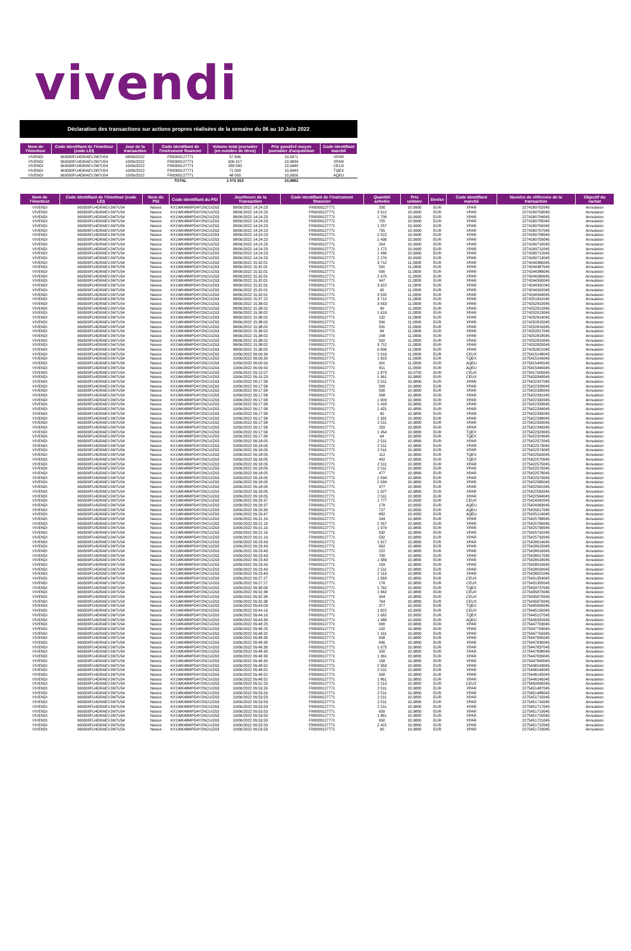vivendi
Déclaration des transactions sur actions propres réalisées de la semaine du 06 au 10 Juin 2022
| Nom de l'émetteur | Code identifiant de l'émetteur (code LEI) | Jour de la transaction | Code identifiant de l'instrument financier | Volume total journalier (en nombre de titres) | Prix pondéré moyen journalier d'acquisition | Code identifiant marché |
| --- | --- | --- | --- | --- | --- | --- |
| VIVENDI | 969500FU4DRAEVJW7U54 | 08/06/2022 | FR0000127771 | 57 846 | 10,9971 | XPAR |
| VIVENDI | 969500FU4DRAEVJW7U54 | 10/06/2022 | FR0000127771 | 606 417 | 10,9834 | XPAR |
| VIVENDI | 969500FU4DRAEVJW7U54 | 10/06/2022 | FR0000127771 | 289 000 | 10,9940 | CEUX |
| VIVENDI | 969500FU4DRAEVJW7U54 | 10/06/2022 | FR0000127771 | 71 000 | 10,9943 | TQEX |
| VIVENDI | 969500FU4DRAEVJW7U54 | 10/06/2022 | FR0000127771 | 48 000 | 10,9956 | AQEU |
| | | | TOTAL | 1 072 263 | 10,9882 | |
| Nom de l'émetteur | Code identifiant de l'émetteur (code LEI) | Nom du PSI | Code identifiant du PSI | Jour/heure de la Transaction | Code identifiant de l'instrument financier | Quantité achetée | Prix unitaire | Devise | Code identifiant marché | Numéro de référence de la transaction | Objectif du rachat |
| --- | --- | --- | --- | --- | --- | --- | --- | --- | --- | --- | --- |
| VIVENDI | 969500FU4DRAEVJW7U54 | Natixis | KX1WK48MPD4Y2NCUIZ63 | 08/06/2022 14:24:23 | FR0000127771 | 200 | 10,9900 | EUR | XPAR | 2274189702045 | Annulation |
| VIVENDI | 969500FU4DRAEVJW7U54 | Natixis | KX1WK48MPD4Y2NCUIZ63 | 08/06/2022 14:24:23 | FR0000127771 | 3 512 | 10,9900 | EUR | XPAR | 2274189703045 | Annulation |
| VIVENDI | 969500FU4DRAEVJW7U54 | Natixis | KX1WK48MPD4Y2NCUIZ63 | 08/06/2022 14:24:23 | FR0000127771 | 1 700 | 10,9900 | EUR | XPAR | 2274189704045 | Annulation |
| VIVENDI | 969500FU4DRAEVJW7U54 | Natixis | KX1WK48MPD4Y2NCUIZ63 | 08/06/2022 14:24:23 | FR0000127771 | 755 | 10,9900 | EUR | XPAR | 2274189705045 | Annulation |
| VIVENDI | 969500FU4DRAEVJW7U54 | Natixis | KX1WK48MPD4Y2NCUIZ63 | 08/06/2022 14:24:23 | FR0000127771 | 1 257 | 10,9900 | EUR | XPAR | 2274189706045 | Annulation |
| VIVENDI | 969500FU4DRAEVJW7U54 | Natixis | KX1WK48MPD4Y2NCUIZ63 | 08/06/2022 14:24:23 | FR0000127771 | 755 | 10,9900 | EUR | XPAR | 2274189707045 | Annulation |
| VIVENDI | 969500FU4DRAEVJW7U54 | Natixis | KX1WK48MPD4Y2NCUIZ63 | 08/06/2022 14:24:23 | FR0000127771 | 2 012 | 10,9900 | EUR | XPAR | 2274189708045 | Annulation |
| VIVENDI | 969500FU4DRAEVJW7U54 | Natixis | KX1WK48MPD4Y2NCUIZ63 | 08/06/2022 14:24:23 | FR0000127771 | 1 436 | 10,9900 | EUR | XPAR | 2274189709045 | Annulation |
| VIVENDI | 969500FU4DRAEVJW7U54 | Natixis | KX1WK48MPD4Y2NCUIZ63 | 08/06/2022 14:24:23 | FR0000127771 | 264 | 10,9900 | EUR | XPAR | 2274189710045 | Annulation |
| VIVENDI | 969500FU4DRAEVJW7U54 | Natixis | KX1WK48MPD4Y2NCUIZ63 | 08/06/2022 14:24:23 | FR0000127771 | 1 172 | 10,9900 | EUR | XPAR | 2274189711045 | Annulation |
| VIVENDI | 969500FU4DRAEVJW7U54 | Natixis | KX1WK48MPD4Y2NCUIZ63 | 08/06/2022 14:24:23 | FR0000127771 | 1 436 | 10,9900 | EUR | XPAR | 2274189712045 | Annulation |
| VIVENDI | 969500FU4DRAEVJW7U54 | Natixis | KX1WK48MPD4Y2NCUIZ63 | 08/06/2022 14:24:23 | FR0000127771 | 2 276 | 10,9900 | EUR | XPAR | 2274189713045 | Annulation |
| VIVENDI | 969500FU4DRAEVJW7U54 | Natixis | KX1WK48MPD4Y2NCUIZ63 | 08/06/2022 15:32:01 | FR0000127771 | 3 712 | 11,0000 | EUR | XPAR | 2274244386045 | Annulation |
| VIVENDI | 969500FU4DRAEVJW7U54 | Natixis | KX1WK48MPD4Y2NCUIZ63 | 08/06/2022 15:32:01 | FR0000127771 | 531 | 11,0000 | EUR | XPAR | 2274244387045 | Annulation |
| VIVENDI | 969500FU4DRAEVJW7U54 | Natixis | KX1WK48MPD4Y2NCUIZ63 | 08/06/2022 15:32:01 | FR0000127771 | 506 | 11,0000 | EUR | XPAR | 2274244388045 | Annulation |
| VIVENDI | 969500FU4DRAEVJW7U54 | Natixis | KX1WK48MPD4Y2NCUIZ63 | 08/06/2022 15:32:01 | FR0000127771 | 2 675 | 11,0000 | EUR | XPAR | 2274244389045 | Annulation |
| VIVENDI | 969500FU4DRAEVJW7U54 | Natixis | KX1WK48MPD4Y2NCUIZ63 | 08/06/2022 15:32:01 | FR0000127771 | 947 | 11,0000 | EUR | XPAR | 2274244390045 | Annulation |
| VIVENDI | 969500FU4DRAEVJW7U54 | Natixis | KX1WK48MPD4Y2NCUIZ63 | 08/06/2022 15:32:01 | FR0000127771 | 3 622 | 11,0000 | EUR | XPAR | 2274244391045 | Annulation |
| VIVENDI | 969500FU4DRAEVJW7U54 | Natixis | KX1WK48MPD4Y2NCUIZ63 | 08/06/2022 15:32:01 | FR0000127771 | 90 | 11,0000 | EUR | XPAR | 2274244392045 | Annulation |
| VIVENDI | 969500FU4DRAEVJW7U54 | Natixis | KX1WK48MPD4Y2NCUIZ63 | 08/06/2022 15:32:01 | FR0000127771 | 3 532 | 11,0000 | EUR | XPAR | 2274244394045 | Annulation |
| VIVENDI | 969500FU4DRAEVJW7U54 | Natixis | KX1WK48MPD4Y2NCUIZ63 | 08/06/2022 15:37:22 | FR0000127771 | 3 712 | 11,0000 | EUR | XPAR | 2274251811045 | Annulation |
| VIVENDI | 969500FU4DRAEVJW7U54 | Natixis | KX1WK48MPD4Y2NCUIZ63 | 08/06/2022 15:38:02 | FR0000127771 | 3 663 | 11,0000 | EUR | XPAR | 2274252810045 | Annulation |
| VIVENDI | 969500FU4DRAEVJW7U54 | Natixis | KX1WK48MPD4Y2NCUIZ63 | 08/06/2022 15:38:02 | FR0000127771 | 49 | 11,0000 | EUR | XPAR | 2274252812045 | Annulation |
| VIVENDI | 969500FU4DRAEVJW7U54 | Natixis | KX1WK48MPD4Y2NCUIZ63 | 08/06/2022 15:38:02 | FR0000127771 | 1 619 | 11,0000 | EUR | XPAR | 2274252813045 | Annulation |
| VIVENDI | 969500FU4DRAEVJW7U54 | Natixis | KX1WK48MPD4Y2NCUIZ63 | 08/06/2022 15:38:02 | FR0000127771 | 132 | 11,0000 | EUR | XPAR | 2274252814045 | Annulation |
| VIVENDI | 969500FU4DRAEVJW7U54 | Natixis | KX1WK48MPD4Y2NCUIZ63 | 08/06/2022 15:38:02 | FR0000127771 | 506 | 11,0000 | EUR | XPAR | 2274252815045 | Annulation |
| VIVENDI | 969500FU4DRAEVJW7U54 | Natixis | KX1WK48MPD4Y2NCUIZ63 | 08/06/2022 15:38:02 | FR0000127771 | 531 | 11,0000 | EUR | XPAR | 2274252816045 | Annulation |
| VIVENDI | 969500FU4DRAEVJW7U54 | Natixis | KX1WK48MPD4Y2NCUIZ63 | 08/06/2022 15:38:02 | FR0000127771 | 84 | 11,0000 | EUR | XPAR | 2274252817045 | Annulation |
| VIVENDI | 969500FU4DRAEVJW7U54 | Natixis | KX1WK48MPD4Y2NCUIZ63 | 08/06/2022 15:38:02 | FR0000127771 | 248 | 11,0000 | EUR | XPAR | 2274252818045 | Annulation |
| VIVENDI | 969500FU4DRAEVJW7U54 | Natixis | KX1WK48MPD4Y2NCUIZ63 | 08/06/2022 15:38:02 | FR0000127771 | 592 | 11,0000 | EUR | XPAR | 2274252819045 | Annulation |
| VIVENDI | 969500FU4DRAEVJW7U54 | Natixis | KX1WK48MPD4Y2NCUIZ63 | 08/06/2022 15:38:02 | FR0000127771 | 3 712 | 11,0000 | EUR | XPAR | 2274252820045 | Annulation |
| VIVENDI | 969500FU4DRAEVJW7U54 | Natixis | KX1WK48MPD4Y2NCUIZ63 | 08/06/2022 15:38:02 | FR0000127771 | 6 896 | 11,0000 | EUR | XPAR | 2274252821045 | Annulation |
| VIVENDI | 969500FU4DRAEVJW7U54 | Natixis | KX1WK48MPD4Y2NCUIZ63 | 10/06/2022 09:09:39 | FR0000127771 | 2 019 | 11,0000 | EUR | CEUX | 2275415148045 | Annulation |
| VIVENDI | 969500FU4DRAEVJW7U54 | Natixis | KX1WK48MPD4Y2NCUIZ63 | 10/06/2022 09:09:39 | FR0000127771 | 1 823 | 11,0000 | EUR | TQEX | 2275415149045 | Annulation |
| VIVENDI | 969500FU4DRAEVJW7U54 | Natixis | KX1WK48MPD4Y2NCUIZ63 | 10/06/2022 09:09:59 | FR0000127771 | 991 | 11,0000 | EUR | AQEU | 2275415445045 | Annulation |
| VIVENDI | 969500FU4DRAEVJW7U54 | Natixis | KX1WK48MPD4Y2NCUIZ63 | 10/06/2022 09:09:59 | FR0000127771 | 811 | 11,0000 | EUR | AQEU | 2275415446045 | Annulation |
| VIVENDI | 969500FU4DRAEVJW7U54 | Natixis | KX1WK48MPD4Y2NCUIZ63 | 10/06/2022 09:12:07 | FR0000127771 | 1 873 | 10,9750 | EUR | CEUX | 2275417600045 | Annulation |
| VIVENDI | 969500FU4DRAEVJW7U54 | Natixis | KX1WK48MPD4Y2NCUIZ63 | 10/06/2022 09:15:23 | FR0000127771 | 1 961 | 10,9800 | EUR | CEUX | 2275420348045 | Annulation |
| VIVENDI | 969500FU4DRAEVJW7U54 | Natixis | KX1WK48MPD4Y2NCUIZ63 | 10/06/2022 09:17:58 | FR0000127771 | 2 511 | 10,9800 | EUR | XPAR | 2275422327045 | Annulation |
| VIVENDI | 969500FU4DRAEVJW7U54 | Natixis | KX1WK48MPD4Y2NCUIZ63 | 10/06/2022 09:17:58 | FR0000127771 | 500 | 10,9800 | EUR | XPAR | 2275422328045 | Annulation |
| VIVENDI | 969500FU4DRAEVJW7U54 | Natixis | KX1WK48MPD4Y2NCUIZ63 | 10/06/2022 09:17:58 | FR0000127771 | 500 | 10,9800 | EUR | XPAR | 2275422330045 | Annulation |
| VIVENDI | 969500FU4DRAEVJW7U54 | Natixis | KX1WK48MPD4Y2NCUIZ63 | 10/06/2022 09:17:58 | FR0000127771 | 508 | 10,9800 | EUR | XPAR | 2275422331045 | Annulation |
| VIVENDI | 969500FU4DRAEVJW7U54 | Natixis | KX1WK48MPD4Y2NCUIZ63 | 10/06/2022 09:17:58 | FR0000127771 | 1 003 | 10,9800 | EUR | XPAR | 2275422332045 | Annulation |
| VIVENDI | 969500FU4DRAEVJW7U54 | Natixis | KX1WK48MPD4Y2NCUIZ63 | 10/06/2022 09:17:58 | FR0000127771 | 1 418 | 10,9800 | EUR | XPAR | 2275422333045 | Annulation |
| VIVENDI | 969500FU4DRAEVJW7U54 | Natixis | KX1WK48MPD4Y2NCUIZ63 | 10/06/2022 09:17:58 | FR0000127771 | 2 421 | 10,9800 | EUR | XPAR | 2275422334045 | Annulation |
| VIVENDI | 969500FU4DRAEVJW7U54 | Natixis | KX1WK48MPD4Y2NCUIZ63 | 10/06/2022 09:17:58 | FR0000127771 | 90 | 10,9800 | EUR | XPAR | 2275422335045 | Annulation |
| VIVENDI | 969500FU4DRAEVJW7U54 | Natixis | KX1WK48MPD4Y2NCUIZ63 | 10/06/2022 09:17:58 | FR0000127771 | 2 331 | 10,9800 | EUR | XPAR | 2275422338045 | Annulation |
| VIVENDI | 969500FU4DRAEVJW7U54 | Natixis | KX1WK48MPD4Y2NCUIZ63 | 10/06/2022 09:17:58 | FR0000127771 | 2 511 | 10,9800 | EUR | XPAR | 2275422339045 | Annulation |
| VIVENDI | 969500FU4DRAEVJW7U54 | Natixis | KX1WK48MPD4Y2NCUIZ63 | 10/06/2022 09:17:58 | FR0000127771 | 259 | 10,9800 | EUR | XPAR | 2275422340045 | Annulation |
| VIVENDI | 969500FU4DRAEVJW7U54 | Natixis | KX1WK48MPD4Y2NCUIZ63 | 10/06/2022 09:17:58 | FR0000127771 | 1 454 | 10,9800 | EUR | TQEX | 2275422323045 | Annulation |
| VIVENDI | 969500FU4DRAEVJW7U54 | Natixis | KX1WK48MPD4Y2NCUIZ63 | 10/06/2022 09:17:58 | FR0000127771 | 64 | 10,9800 | EUR | TQEX | 2275422324045 | Annulation |
| VIVENDI | 969500FU4DRAEVJW7U54 | Natixis | KX1WK48MPD4Y2NCUIZ63 | 10/06/2022 09:18:05 | FR0000127771 | 2 511 | 10,9800 | EUR | XPAR | 2275422572045 | Annulation |
| VIVENDI | 969500FU4DRAEVJW7U54 | Natixis | KX1WK48MPD4Y2NCUIZ63 | 10/06/2022 09:18:05 | FR0000127771 | 2 511 | 10,9800 | EUR | XPAR | 2275422573045 | Annulation |
| VIVENDI | 969500FU4DRAEVJW7U54 | Natixis | KX1WK48MPD4Y2NCUIZ63 | 10/06/2022 09:18:05 | FR0000127771 | 2 511 | 10,9800 | EUR | XPAR | 2275422574045 | Annulation |
| VIVENDI | 969500FU4DRAEVJW7U54 | Natixis | KX1WK48MPD4Y2NCUIZ63 | 10/06/2022 09:18:05 | FR0000127771 | 112 | 10,9800 | EUR | TQEX | 2275422569045 | Annulation |
| VIVENDI | 969500FU4DRAEVJW7U54 | Natixis | KX1WK48MPD4Y2NCUIZ63 | 10/06/2022 09:18:05 | FR0000127771 | 452 | 10,9800 | EUR | TQEX | 2275422570045 | Annulation |
| VIVENDI | 969500FU4DRAEVJW7U54 | Natixis | KX1WK48MPD4Y2NCUIZ63 | 10/06/2022 09:18:05 | FR0000127771 | 2 511 | 10,9800 | EUR | XPAR | 2275422575045 | Annulation |
| VIVENDI | 969500FU4DRAEVJW7U54 | Natixis | KX1WK48MPD4Y2NCUIZ63 | 10/06/2022 09:18:05 | FR0000127771 | 2 511 | 10,9800 | EUR | XPAR | 2275422576045 | Annulation |
| VIVENDI | 969500FU4DRAEVJW7U54 | Natixis | KX1WK48MPD4Y2NCUIZ63 | 10/06/2022 09:18:05 | FR0000127771 | 477 | 10,9800 | EUR | XPAR | 2275422578045 | Annulation |
| VIVENDI | 969500FU4DRAEVJW7U54 | Natixis | KX1WK48MPD4Y2NCUIZ63 | 10/06/2022 09:18:05 | FR0000127771 | 2 034 | 10,9800 | EUR | XPAR | 2275422579045 | Annulation |
| VIVENDI | 969500FU4DRAEVJW7U54 | Natixis | KX1WK48MPD4Y2NCUIZ63 | 10/06/2022 09:18:05 | FR0000127771 | 2 034 | 10,9800 | EUR | XPAR | 2275422580045 | Annulation |
| VIVENDI | 969500FU4DRAEVJW7U54 | Natixis | KX1WK48MPD4Y2NCUIZ63 | 10/06/2022 09:18:05 | FR0000127771 | 477 | 10,9800 | EUR | XPAR | 2275422581045 | Annulation |
| VIVENDI | 969500FU4DRAEVJW7U54 | Natixis | KX1WK48MPD4Y2NCUIZ63 | 10/06/2022 09:18:05 | FR0000127771 | 1 027 | 10,9800 | EUR | XPAR | 2275422582045 | Annulation |
| VIVENDI | 969500FU4DRAEVJW7U54 | Natixis | KX1WK48MPD4Y2NCUIZ63 | 10/06/2022 09:18:05 | FR0000127771 | 2 511 | 10,9800 | EUR | XPAR | 2275422584045 | Annulation |
| VIVENDI | 969500FU4DRAEVJW7U54 | Natixis | KX1WK48MPD4Y2NCUIZ63 | 10/06/2022 09:20:37 | FR0000127771 | 1 777 | 10,9950 | EUR | CEUX | 2275424942045 | Annulation |
| VIVENDI | 969500FU4DRAEVJW7U54 | Natixis | KX1WK48MPD4Y2NCUIZ63 | 10/06/2022 09:20:37 | FR0000127771 | 178 | 10,9950 | EUR | AQEU | 2275424983045 | Annulation |
| VIVENDI | 969500FU4DRAEVJW7U54 | Natixis | KX1WK48MPD4Y2NCUIZ63 | 10/06/2022 09:20:39 | FR0000127771 | 727 | 10,9950 | EUR | AQEU | 2275425017045 | Annulation |
| VIVENDI | 969500FU4DRAEVJW7U54 | Natixis | KX1WK48MPD4Y2NCUIZ63 | 10/06/2022 09:20:47 | FR0000127771 | 882 | 10,9950 | EUR | AQEU | 2275425124045 | Annulation |
| VIVENDI | 969500FU4DRAEVJW7U54 | Natixis | KX1WK48MPD4Y2NCUIZ63 | 10/06/2022 09:21:19 | FR0000127771 | 244 | 10,9800 | EUR | XPAR | 2275425788045 | Annulation |
| VIVENDI | 969500FU4DRAEVJW7U54 | Natixis | KX1WK48MPD4Y2NCUIZ63 | 10/06/2022 09:21:19 | FR0000127771 | 2 267 | 10,9800 | EUR | XPAR | 2275425789045 | Annulation |
| VIVENDI | 969500FU4DRAEVJW7U54 | Natixis | KX1WK48MPD4Y2NCUIZ63 | 10/06/2022 09:21:19 | FR0000127771 | 1 979 | 10,9800 | EUR | XPAR | 2275425790045 | Annulation |
| VIVENDI | 969500FU4DRAEVJW7U54 | Natixis | KX1WK48MPD4Y2NCUIZ63 | 10/06/2022 09:21:19 | FR0000127771 | 532 | 10,9800 | EUR | XPAR | 2275425791045 | Annulation |
| VIVENDI | 969500FU4DRAEVJW7U54 | Natixis | KX1WK48MPD4Y2NCUIZ63 | 10/06/2022 09:21:19 | FR0000127771 | 532 | 10,9800 | EUR | XPAR | 2275425792045 | Annulation |
| VIVENDI | 969500FU4DRAEVJW7U54 | Natixis | KX1WK48MPD4Y2NCUIZ63 | 10/06/2022 09:23:43 | FR0000127771 | 1 017 | 10,9800 | EUR | XPAR | 2275428014045 | Annulation |
| VIVENDI | 969500FU4DRAEVJW7U54 | Natixis | KX1WK48MPD4Y2NCUIZ63 | 10/06/2022 09:23:43 | FR0000127771 | 962 | 10,9800 | EUR | XPAR | 2275428015045 | Annulation |
| VIVENDI | 969500FU4DRAEVJW7U54 | Natixis | KX1WK48MPD4Y2NCUIZ63 | 10/06/2022 09:23:43 | FR0000127771 | 222 | 10,9800 | EUR | XPAR | 2275428016045 | Annulation |
| VIVENDI | 969500FU4DRAEVJW7U54 | Natixis | KX1WK48MPD4Y2NCUIZ63 | 10/06/2022 09:23:43 | FR0000127771 | 700 | 10,9800 | EUR | XPAR | 2275428017045 | Annulation |
| VIVENDI | 969500FU4DRAEVJW7U54 | Natixis | KX1WK48MPD4Y2NCUIZ63 | 10/06/2022 09:23:43 | FR0000127771 | 1 589 | 10,9800 | EUR | XPAR | 2275428018045 | Annulation |
| VIVENDI | 969500FU4DRAEVJW7U54 | Natixis | KX1WK48MPD4Y2NCUIZ63 | 10/06/2022 09:23:43 | FR0000127771 | 159 | 10,9800 | EUR | XPAR | 2275428019045 | Annulation |
| VIVENDI | 969500FU4DRAEVJW7U54 | Natixis | KX1WK48MPD4Y2NCUIZ63 | 10/06/2022 09:23:43 | FR0000127771 | 2 511 | 10,9800 | EUR | XPAR | 2275428020045 | Annulation |
| VIVENDI | 969500FU4DRAEVJW7U54 | Natixis | KX1WK48MPD4Y2NCUIZ63 | 10/06/2022 09:23:43 | FR0000127771 | 2 119 | 10,9800 | EUR | XPAR | 2275428021045 | Annulation |
| VIVENDI | 969500FU4DRAEVJW7U54 | Natixis | KX1WK48MPD4Y2NCUIZ63 | 10/06/2022 09:27:27 | FR0000127771 | 1 583 | 10,9850 | EUR | CEUX | 2275431354045 | Annulation |
| VIVENDI | 969500FU4DRAEVJW7U54 | Natixis | KX1WK48MPD4Y2NCUIZ63 | 10/06/2022 09:27:27 | FR0000127771 | 178 | 10,9850 | EUR | CEUX | 2275431355045 | Annulation |
| VIVENDI | 969500FU4DRAEVJW7U54 | Natixis | KX1WK48MPD4Y2NCUIZ63 | 10/06/2022 09:30:00 | FR0000127771 | 1 762 | 10,9800 | EUR | TQEX | 2275433737045 | Annulation |
| VIVENDI | 969500FU4DRAEVJW7U54 | Natixis | KX1WK48MPD4Y2NCUIZ63 | 10/06/2022 09:32:38 | FR0000127771 | 1 842 | 10,9800 | EUR | CEUX | 2275435870045 | Annulation |
| VIVENDI | 969500FU4DRAEVJW7U54 | Natixis | KX1WK48MPD4Y2NCUIZ63 | 10/06/2022 09:32:38 | FR0000127771 | 994 | 10,9800 | EUR | CEUX | 2275435875045 | Annulation |
| VIVENDI | 969500FU4DRAEVJW7U54 | Natixis | KX1WK48MPD4Y2NCUIZ63 | 10/06/2022 09:32:38 | FR0000127771 | 764 | 10,9800 | EUR | CEUX | 2275435876045 | Annulation |
| VIVENDI | 969500FU4DRAEVJW7U54 | Natixis | KX1WK48MPD4Y2NCUIZ63 | 10/06/2022 09:44:03 | FR0000127771 | 377 | 10,9950 | EUR | TQEX | 2275445000045 | Annulation |
| VIVENDI | 969500FU4DRAEVJW7U54 | Natixis | KX1WK48MPD4Y2NCUIZ63 | 10/06/2022 09:44:19 | FR0000127771 | 1 822 | 10,9950 | EUR | CEUX | 2275445156045 | Annulation |
| VIVENDI | 969500FU4DRAEVJW7U54 | Natixis | KX1WK48MPD4Y2NCUIZ63 | 10/06/2022 09:44:19 | FR0000127771 | 1 682 | 10,9950 | EUR | TQEX | 2275445157045 | Annulation |
| VIVENDI | 969500FU4DRAEVJW7U54 | Natixis | KX1WK48MPD4Y2NCUIZ63 | 10/06/2022 09:44:34 | FR0000127771 | 1 980 | 10,9900 | EUR | AQEU | 2275445332045 | Annulation |
| VIVENDI | 969500FU4DRAEVJW7U54 | Natixis | KX1WK48MPD4Y2NCUIZ63 | 10/06/2022 09:48:25 | FR0000127771 | 600 | 10,9800 | EUR | XPAR | 2275447763045 | Annulation |
| VIVENDI | 969500FU4DRAEVJW7U54 | Natixis | KX1WK48MPD4Y2NCUIZ63 | 10/06/2022 09:48:25 | FR0000127771 | 142 | 10,9800 | EUR | XPAR | 2275447764045 | Annulation |
| VIVENDI | 969500FU4DRAEVJW7U54 | Natixis | KX1WK48MPD4Y2NCUIZ63 | 10/06/2022 09:48:25 | FR0000127771 | 1 161 | 10,9800 | EUR | XPAR | 2275447765045 | Annulation |
| VIVENDI | 969500FU4DRAEVJW7U54 | Natixis | KX1WK48MPD4Y2NCUIZ63 | 10/06/2022 09:48:30 | FR0000127771 | 608 | 10,9800 | EUR | XPAR | 2275447835045 | Annulation |
| VIVENDI | 969500FU4DRAEVJW7U54 | Natixis | KX1WK48MPD4Y2NCUIZ63 | 10/06/2022 09:48:30 | FR0000127771 | 836 | 10,9800 | EUR | XPAR | 2275447836045 | Annulation |
| VIVENDI | 969500FU4DRAEVJW7U54 | Natixis | KX1WK48MPD4Y2NCUIZ63 | 10/06/2022 09:48:30 | FR0000127771 | 1 675 | 10,9800 | EUR | XPAR | 2275447837045 | Annulation |
| VIVENDI | 969500FU4DRAEVJW7U54 | Natixis | KX1WK48MPD4Y2NCUIZ63 | 10/06/2022 09:48:30 | FR0000127771 | 550 | 10,9800 | EUR | XPAR | 2275447838045 | Annulation |
| VIVENDI | 969500FU4DRAEVJW7U54 | Natixis | KX1WK48MPD4Y2NCUIZ63 | 10/06/2022 09:48:30 | FR0000127771 | 1 961 | 10,9800 | EUR | XPAR | 2275447839045 | Annulation |
| VIVENDI | 969500FU4DRAEVJW7U54 | Natixis | KX1WK48MPD4Y2NCUIZ63 | 10/06/2022 09:48:30 | FR0000127771 | 158 | 10,9800 | EUR | XPAR | 2275447840045 | Annulation |
| VIVENDI | 969500FU4DRAEVJW7U54 | Natixis | KX1WK48MPD4Y2NCUIZ63 | 10/06/2022 09:48:52 | FR0000127771 | 2 353 | 10,9800 | EUR | XPAR | 2275448143045 | Annulation |
| VIVENDI | 969500FU4DRAEVJW7U54 | Natixis | KX1WK48MPD4Y2NCUIZ63 | 10/06/2022 09:48:52 | FR0000127771 | 2 511 | 10,9800 | EUR | XPAR | 2275448144045 | Annulation |
| VIVENDI | 969500FU4DRAEVJW7U54 | Natixis | KX1WK48MPD4Y2NCUIZ63 | 10/06/2022 09:48:52 | FR0000127771 | 650 | 10,9800 | EUR | XPAR | 2275448145045 | Annulation |
| VIVENDI | 969500FU4DRAEVJW7U54 | Natixis | KX1WK48MPD4Y2NCUIZ63 | 10/06/2022 09:48:52 | FR0000127771 | 1 861 | 10,9800 | EUR | XPAR | 2275448146045 | Annulation |
| VIVENDI | 969500FU4DRAEVJW7U54 | Natixis | KX1WK48MPD4Y2NCUIZ63 | 10/06/2022 09:52:29 | FR0000127771 | 2 113 | 10,9850 | EUR | CEUX | 2275450906045 | Annulation |
| VIVENDI | 969500FU4DRAEVJW7U54 | Natixis | KX1WK48MPD4Y2NCUIZ63 | 10/06/2022 09:53:26 | FR0000127771 | 2 511 | 10,9800 | EUR | XPAR | 2275451487045 | Annulation |
| VIVENDI | 969500FU4DRAEVJW7U54 | Natixis | KX1WK48MPD4Y2NCUIZ63 | 10/06/2022 09:53:26 | FR0000127771 | 2 511 | 10,9800 | EUR | XPAR | 2275451488045 | Annulation |
| VIVENDI | 969500FU4DRAEVJW7U54 | Natixis | KX1WK48MPD4Y2NCUIZ63 | 10/06/2022 09:53:53 | FR0000127771 | 2 511 | 10,9800 | EUR | XPAR | 2275451715045 | Annulation |
| VIVENDI | 969500FU4DRAEVJW7U54 | Natixis | KX1WK48MPD4Y2NCUIZ63 | 10/06/2022 09:53:53 | FR0000127771 | 2 511 | 10,9800 | EUR | XPAR | 2275451716045 | Annulation |
| VIVENDI | 969500FU4DRAEVJW7U54 | Natixis | KX1WK48MPD4Y2NCUIZ63 | 10/06/2022 09:53:53 | FR0000127771 | 2 511 | 10,9800 | EUR | XPAR | 2275451717045 | Annulation |
| VIVENDI | 969500FU4DRAEVJW7U54 | Natixis | KX1WK48MPD4Y2NCUIZ63 | 10/06/2022 09:53:53 | FR0000127771 | 650 | 10,9800 | EUR | XPAR | 2275451719045 | Annulation |
| VIVENDI | 969500FU4DRAEVJW7U54 | Natixis | KX1WK48MPD4Y2NCUIZ63 | 10/06/2022 09:53:53 | FR0000127771 | 1 861 | 10,9800 | EUR | XPAR | 2275451720045 | Annulation |
| VIVENDI | 969500FU4DRAEVJW7U54 | Natixis | KX1WK48MPD4Y2NCUIZ63 | 10/06/2022 09:53:53 | FR0000127771 | 650 | 10,9800 | EUR | XPAR | 2275451721045 | Annulation |
| VIVENDI | 969500FU4DRAEVJW7U54 | Natixis | KX1WK48MPD4Y2NCUIZ63 | 10/06/2022 09:53:53 | FR0000127771 | 2 421 | 10,9800 | EUR | XPAR | 2275451722045 | Annulation |
| VIVENDI | 969500FU4DRAEVJW7U54 | Natixis | KX1WK48MPD4Y2NCUIZ63 | 10/06/2022 09:53:53 | FR0000127771 | 90 | 10,9800 | EUR | XPAR | 2275451723045 | Annulation |